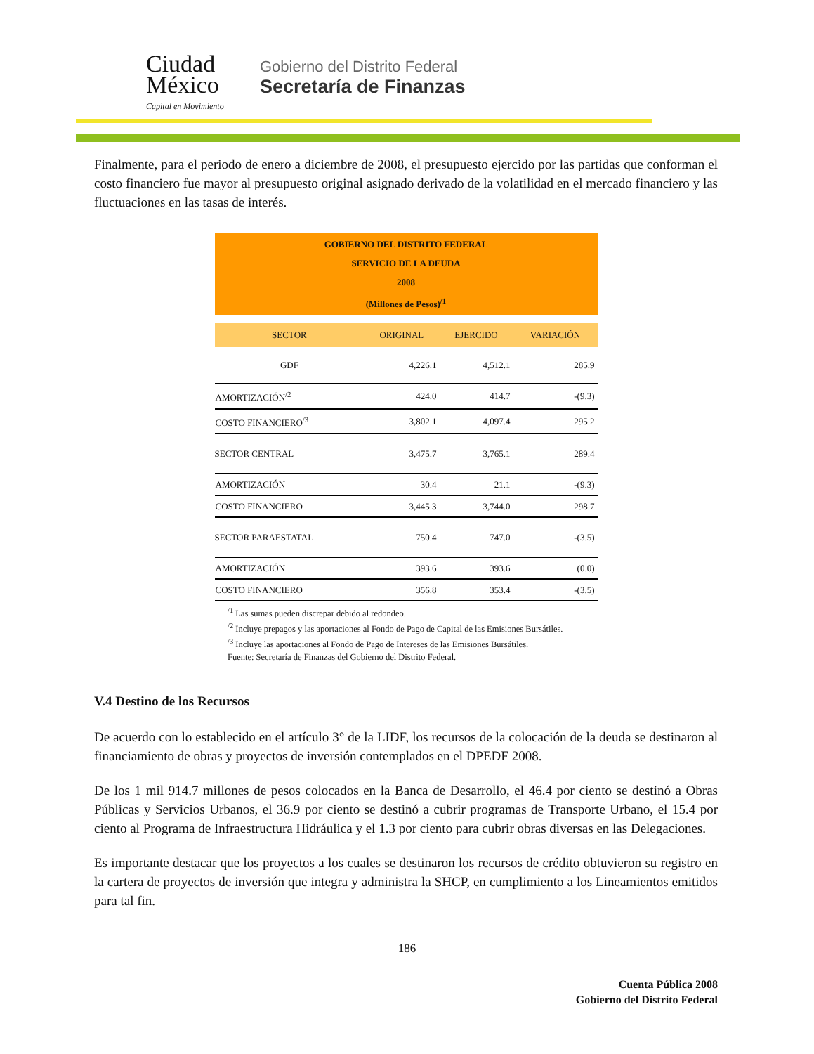Ciudad
México
Capital en Movimiento
Gobierno del Distrito Federal
Secretaría de Finanzas
Finalmente, para el periodo de enero a diciembre de 2008, el presupuesto ejercido por las partidas que conforman el costo financiero fue mayor al presupuesto original asignado derivado de la volatilidad en el mercado financiero y las fluctuaciones en las tasas de interés.
| GOBIERNO DEL DISTRITO FEDERAL SERVICIO DE LA DEUDA 2008 (Millones de Pesos)<sup>/1</sup> | | | |
| SECTOR | ORIGINAL | EJERCIDO | VARIACIÓN |
| GDF | 4,226.1 | 4,512.1 | 285.9 |
| AMORTIZACIÓN<sup>/2</sup> | 424.0 | 414.7 | -(9.3) |
| COSTO FINANCIERO<sup>/3</sup> | 3,802.1 | 4,097.4 | 295.2 |
| SECTOR CENTRAL | 3,475.7 | 3,765.1 | 289.4 |
| AMORTIZACIÓN | 30.4 | 21.1 | -(9.3) |
| COSTO FINANCIERO | 3,445.3 | 3,744.0 | 298.7 |
| SECTOR PARAESTATAL | 750.4 | 747.0 | -(3.5) |
| AMORTIZACIÓN | 393.6 | 393.6 | (0.0) |
| COSTO FINANCIERO | 356.8 | 353.4 | -(3.5) |
<sup>/1</sup> Las sumas pueden discrepar debido al redondeo.
<sup>/2</sup> Incluye prepagos y las aportaciones al Fondo de Pago de Capital de las Emisiones Bursátiles.
<sup>/3</sup> Incluye las aportaciones al Fondo de Pago de Intereses de las Emisiones Bursátiles.
Fuente: Secretaría de Finanzas del Gobierno del Distrito Federal.
V.4 Destino de los Recursos
De acuerdo con lo establecido en el artículo 3° de la LIDF, los recursos de la colocación de la deuda se destinaron al financiamiento de obras y proyectos de inversión contemplados en el DPEDF 2008.
De los 1 mil 914.7 millones de pesos colocados en la Banca de Desarrollo, el 46.4 por ciento se destinó a Obras Públicas y Servicios Urbanos, el 36.9 por ciento se destinó a cubrir programas de Transporte Urbano, el 15.4 por ciento al Programa de Infraestructura Hidráulica y el 1.3 por ciento para cubrir obras diversas en las Delegaciones.
Es importante destacar que los proyectos a los cuales se destinaron los recursos de crédito obtuvieron su registro en la cartera de proyectos de inversión que integra y administra la SHCP, en cumplimiento a los Lineamientos emitidos para tal fin.
186
Cuenta Pública 2008
Gobierno del Distrito Federal